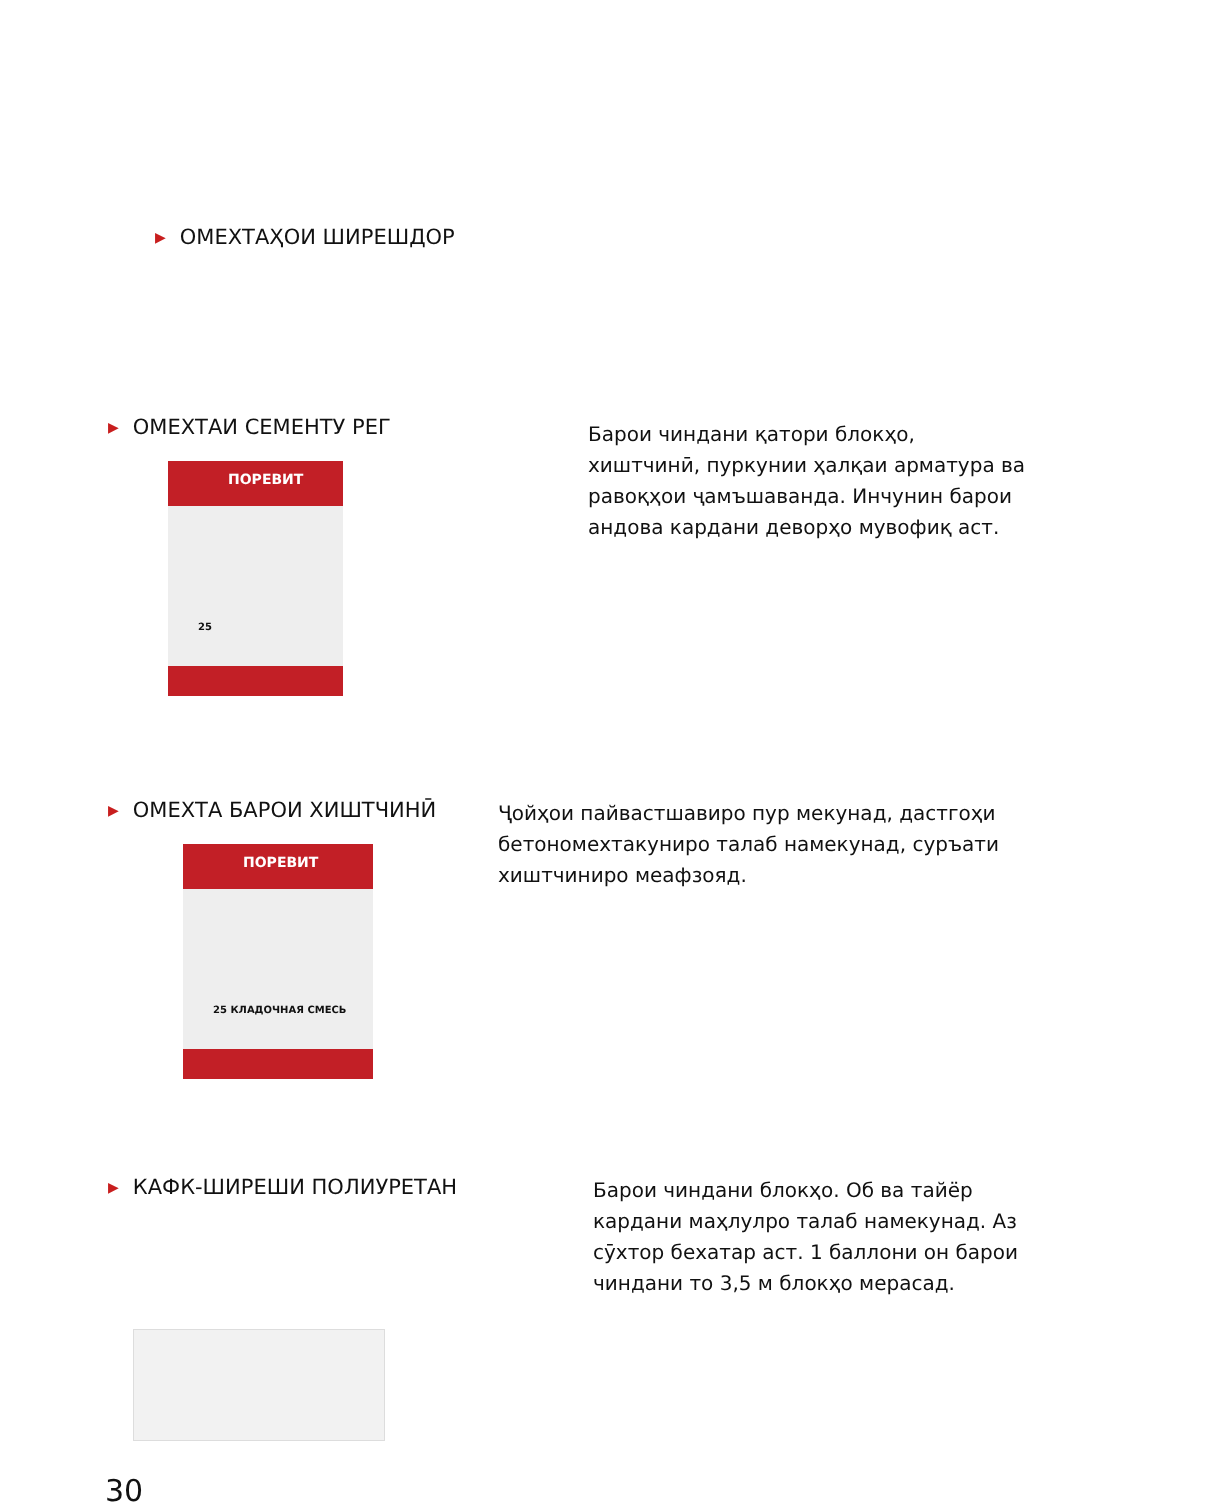▶ ОМЕХТАҲОИ ШИРЕШДОР
▶ ОМЕХТАИ СЕМЕНТУ РЕГ
ПОРЕВИТ
25
Барои чиндани қатори блокҳо, хиштчинӣ, пуркунии ҳалқаи арматура ва равоқҳои ҷамъшаванда. Инчунин барои андова кардани деворҳо мувофиқ аст.
▶ ОМЕХТА БАРОИ ХИШТЧИНӢ
ПОРЕВИТ
25 КЛАДОЧНАЯ СМЕСЬ
Ҷойҳои пайвастшавиро пур мекунад, дастгоҳи бетономехтакуниро талаб намекунад, суръати хиштчиниро меафзояд.
▶ КАФК-ШИРЕШИ ПОЛИУРЕТАН
Барои чиндани блокҳо. Об ва тайёр кардани маҳлулро талаб намекунад. Аз сӯхтор бехатар аст. 1 баллони он барои чиндани то 3,5 м блокҳо мерасад.
30